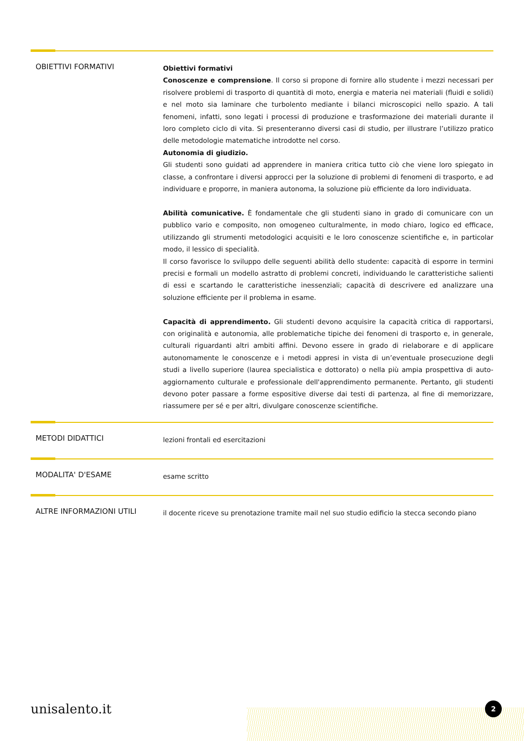OBIETTIVI FORMATIVI
Obiettivi formativi
Conoscenze e comprensione. Il corso si propone di fornire allo studente i mezzi necessari per risolvere problemi di trasporto di quantità di moto, energia e materia nei materiali (fluidi e solidi) e nel moto sia laminare che turbolento mediante i bilanci microscopici nello spazio. A tali fenomeni, infatti, sono legati i processi di produzione e trasformazione dei materiali durante il loro completo ciclo di vita. Si presenteranno diversi casi di studio, per illustrare l’utilizzo pratico delle metodologie matematiche introdotte nel corso.
Autonomia di giudizio.
Gli studenti sono guidati ad apprendere in maniera critica tutto ciò che viene loro spiegato in classe, a confrontare i diversi approcci per la soluzione di problemi di fenomeni di trasporto, e ad individuare e proporre, in maniera autonoma, la soluzione più efficiente da loro individuata.
Abilità comunicative. È fondamentale che gli studenti siano in grado di comunicare con un pubblico vario e composito, non omogeneo culturalmente, in modo chiaro, logico ed efficace, utilizzando gli strumenti metodologici acquisiti e le loro conoscenze scientifiche e, in particolar modo, il lessico di specialità.
Il corso favorisce lo sviluppo delle seguenti abilità dello studente: capacità di esporre in termini precisi e formali un modello astratto di problemi concreti, individuando le caratteristiche salienti di essi e scartando le caratteristiche inessenziali; capacità di descrivere ed analizzare una soluzione efficiente per il problema in esame.
Capacità di apprendimento. Gli studenti devono acquisire la capacità critica di rapportarsi, con originalità e autonomia, alle problematiche tipiche dei fenomeni di trasporto e, in generale, culturali riguardanti altri ambiti affini. Devono essere in grado di rielaborare e di applicare autonomamente le conoscenze e i metodi appresi in vista di un’eventuale prosecuzione degli studi a livello superiore (laurea specialistica e dottorato) o nella più ampia prospettiva di auto-aggiornamento culturale e professionale dell'apprendimento permanente. Pertanto, gli studenti devono poter passare a forme espositive diverse dai testi di partenza, al fine di memorizzare, riassumere per sé e per altri, divulgare conoscenze scientifiche.
METODI DIDATTICI
lezioni frontali ed esercitazioni
MODALITA' D'ESAME
esame scritto
ALTRE INFORMAZIONI UTILI
il docente riceve su prenotazione tramite mail nel suo studio edificio la stecca secondo piano
unisalento.it 2